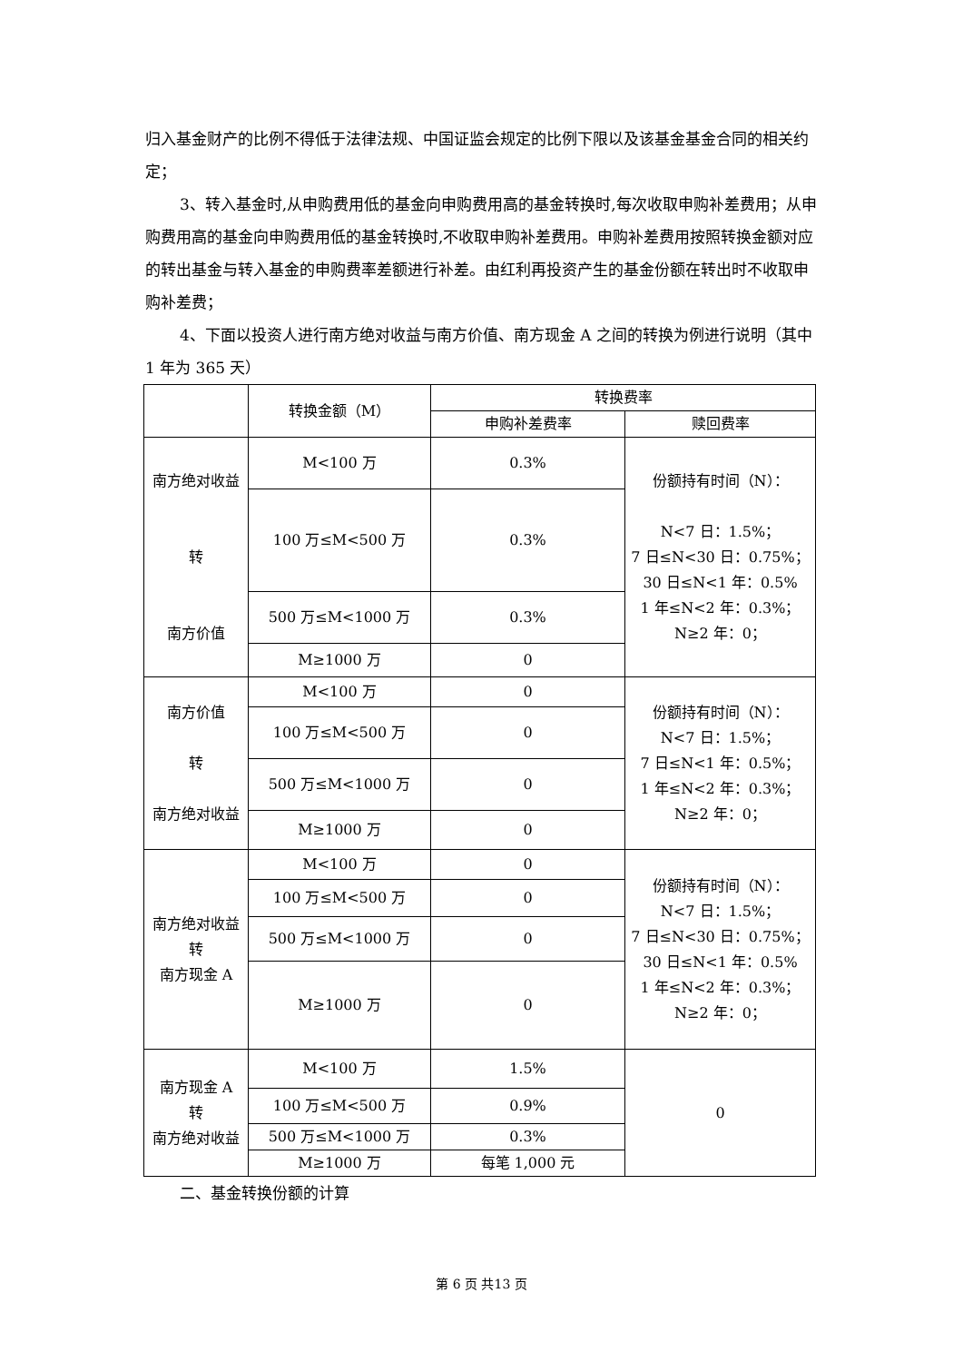归入基金财产的比例不得低于法律法规、中国证监会规定的比例下限以及该基金基金合同的相关约定；
3、转入基金时,从申购费用低的基金向申购费用高的基金转换时,每次收取申购补差费用；从申购费用高的基金向申购费用低的基金转换时,不收取申购补差费用。申购补差费用按照转换金额对应的转出基金与转入基金的申购费率差额进行补差。由红利再投资产生的基金份额在转出时不收取申购补差费；
4、下面以投资人进行南方绝对收益与南方价值、南方现金 A 之间的转换为例进行说明（其中 1 年为 365 天）
| | 转换金额（M） | 转换费率 | |
| --- | --- | --- | --- |
| | | 申购补差费率 | 赎回费率 |
| 南方绝对收益 转 南方价值 | M<100 万 | 0.3% | 份额持有时间（N）： N<7 日：1.5%； 7 日≤N<30 日：0.75%； 30 日≤N<1 年：0.5% 1 年≤N<2 年：0.3%； N≥2 年：0； |
| | 100 万≤M<500 万 | 0.3% | |
| | 500 万≤M<1000 万 | 0.3% | |
| | M≥1000 万 | 0 | |
| 南方价值 转 南方绝对收益 | M<100 万 | 0 | 份额持有时间（N）： N<7 日：1.5%； 7 日≤N<1 年：0.5%； 1 年≤N<2 年：0.3%； N≥2 年：0； |
| | 100 万≤M<500 万 | 0 | |
| | 500 万≤M<1000 万 | 0 | |
| | M≥1000 万 | 0 | |
| 南方绝对收益 转 南方现金 A | M<100 万 | 0 | 份额持有时间（N）： N<7 日：1.5%； 7 日≤N<30 日：0.75%； 30 日≤N<1 年：0.5% 1 年≤N<2 年：0.3%； N≥2 年：0； |
| | 100 万≤M<500 万 | 0 | |
| | 500 万≤M<1000 万 | 0 | |
| | M≥1000 万 | 0 | |
| 南方现金 A 转 南方绝对收益 | M<100 万 | 1.5% | 0 |
| | 100 万≤M<500 万 | 0.9% | |
| | 500 万≤M<1000 万 | 0.3% | |
| | M≥1000 万 | 每笔 1,000 元 | |
二、基金转换份额的计算
第 6 页 共13 页